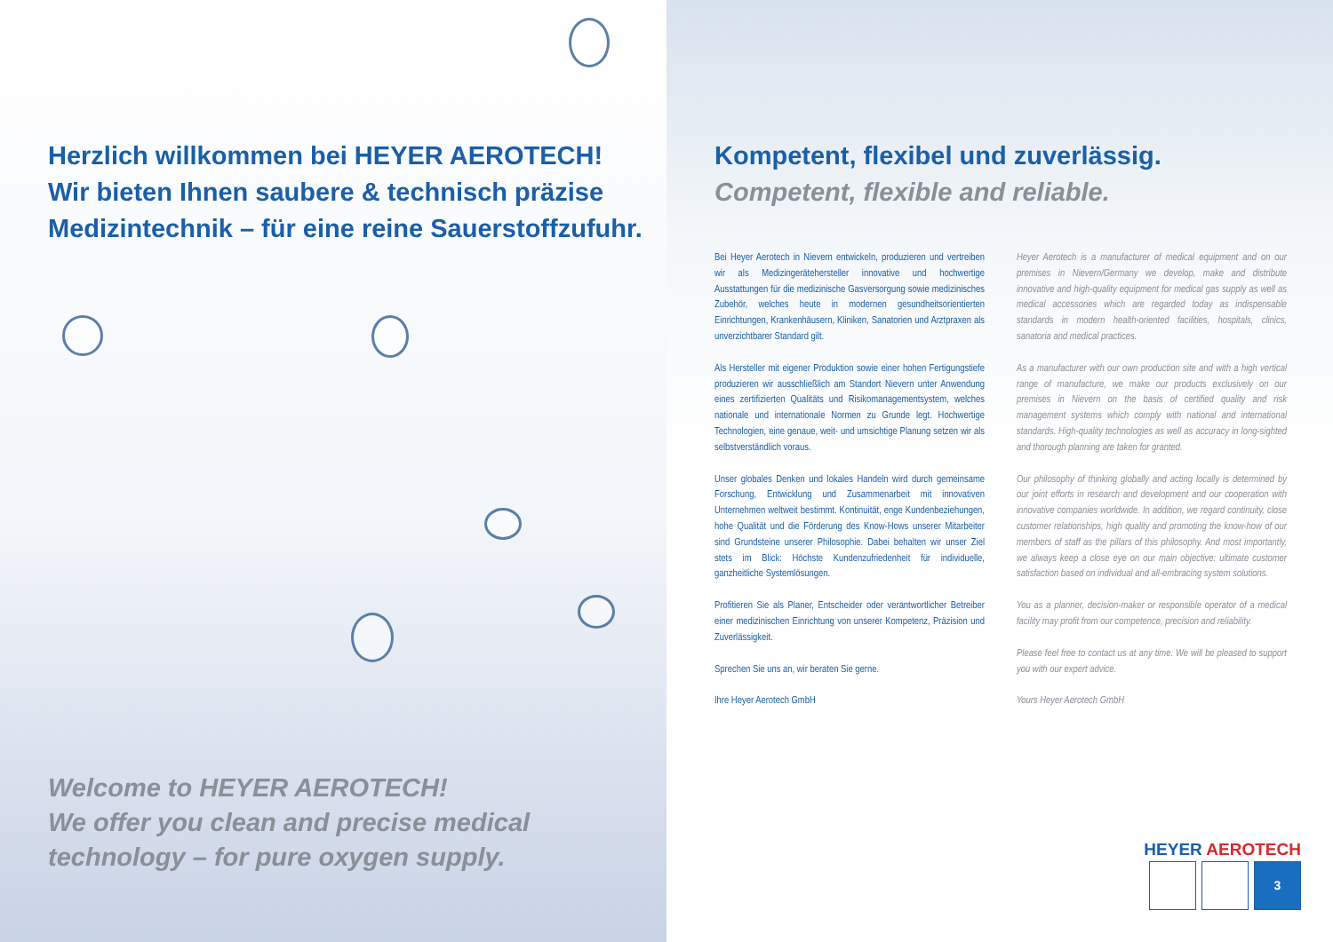Herzlich willkommen bei HEYER AEROTECH!
Wir bieten Ihnen saubere & technisch präzise
Medizintechnik – für eine reine Sauerstoffzufuhr.
Welcome to HEYER AEROTECH!
We offer you clean and precise medical
technology – for pure oxygen supply.
Kompetent, flexibel und zuverlässig.
Competent, flexible and reliable.
Bei Heyer Aerotech in Nievern entwickeln, produzieren und vertreiben wir als Medizingeräte­hersteller innovative und hochwertige Ausstattungen für die medizinische Gasversorgung sowie medizinisches Zubehör, welches heute in modernen gesundheitsorientierten Einrichtungen, Krankenhäusern, Kliniken, Sanatorien und Arztpraxen als unverzichtbarer Standard gilt.
Als Hersteller mit eigener Produktion sowie einer hohen Fertigungstiefe produzieren wir ausschließlich am Standort Nievern unter Anwendung eines zertifizierten Qualitäts und Risikomanagementsystem, welches nationale und internationale Normen zu Grunde legt. Hochwertige Technologien, eine genaue, weit- und umsichtige Planung setzen wir als selbstverständlich voraus.
Unser globales Denken und lokales Handeln wird durch gemeinsame Forschung, Entwicklung und Zusammenarbeit mit innovativen Unternehmen weltweit bestimmt. Kontinuität, enge Kunden­beziehungen, hohe Qualität und die Förderung des Know-Hows unserer Mitarbeiter sind Grundsteine unserer Philosophie. Dabei behalten wir unser Ziel stets im Blick: Höchste Kundenzufriedenheit für individuelle, ganzheitliche Systemlösungen.
Profitieren Sie als Planer, Entscheider oder verantwortlicher Betreiber einer medizinischen Einrichtung von unserer Kompetenz, Präzision und Zuverlässigkeit.
Sprechen Sie uns an, wir beraten Sie gerne.
Ihre Heyer Aerotech GmbH
Heyer Aerotech is a manufacturer of medical equipment and on our premises in Nievern/Germany we develop, make and distribute innovative and high-quality equipment for medical gas supply as well as medical accessories which are regarded today as indispensable standards in modern health-oriented facilities, hospitals, clinics, sanatoria and medical practices.
As a manufacturer with our own production site and with a high vertical range of manufacture, we make our products exclusively on our premises in Nievern on the basis of certified quality and risk management systems which comply with national and international standards. High-quality technologies as well as accuracy in long-sighted and thorough planning are taken for granted.
Our philosophy of thinking globally and acting locally is determined by our joint efforts in research and development and our cooperation with innovative companies worldwide. In addition, we regard continuity, close customer relationships, high quality and promoting the know-how of our members of staff as the pillars of this philosophy. And most importantly, we always keep a close eye on our main objec­tive: ultimate customer satisfaction based on individual and all-embra­cing system solutions.
You as a planner, decision-maker or responsible operator of a medical facility may profit from our competence, precision and reliability.
Please feel free to contact us at any time. We will be pleased to support you with our expert advice.
Yours Heyer Aerotech GmbH
HEYER AEROTECH
3